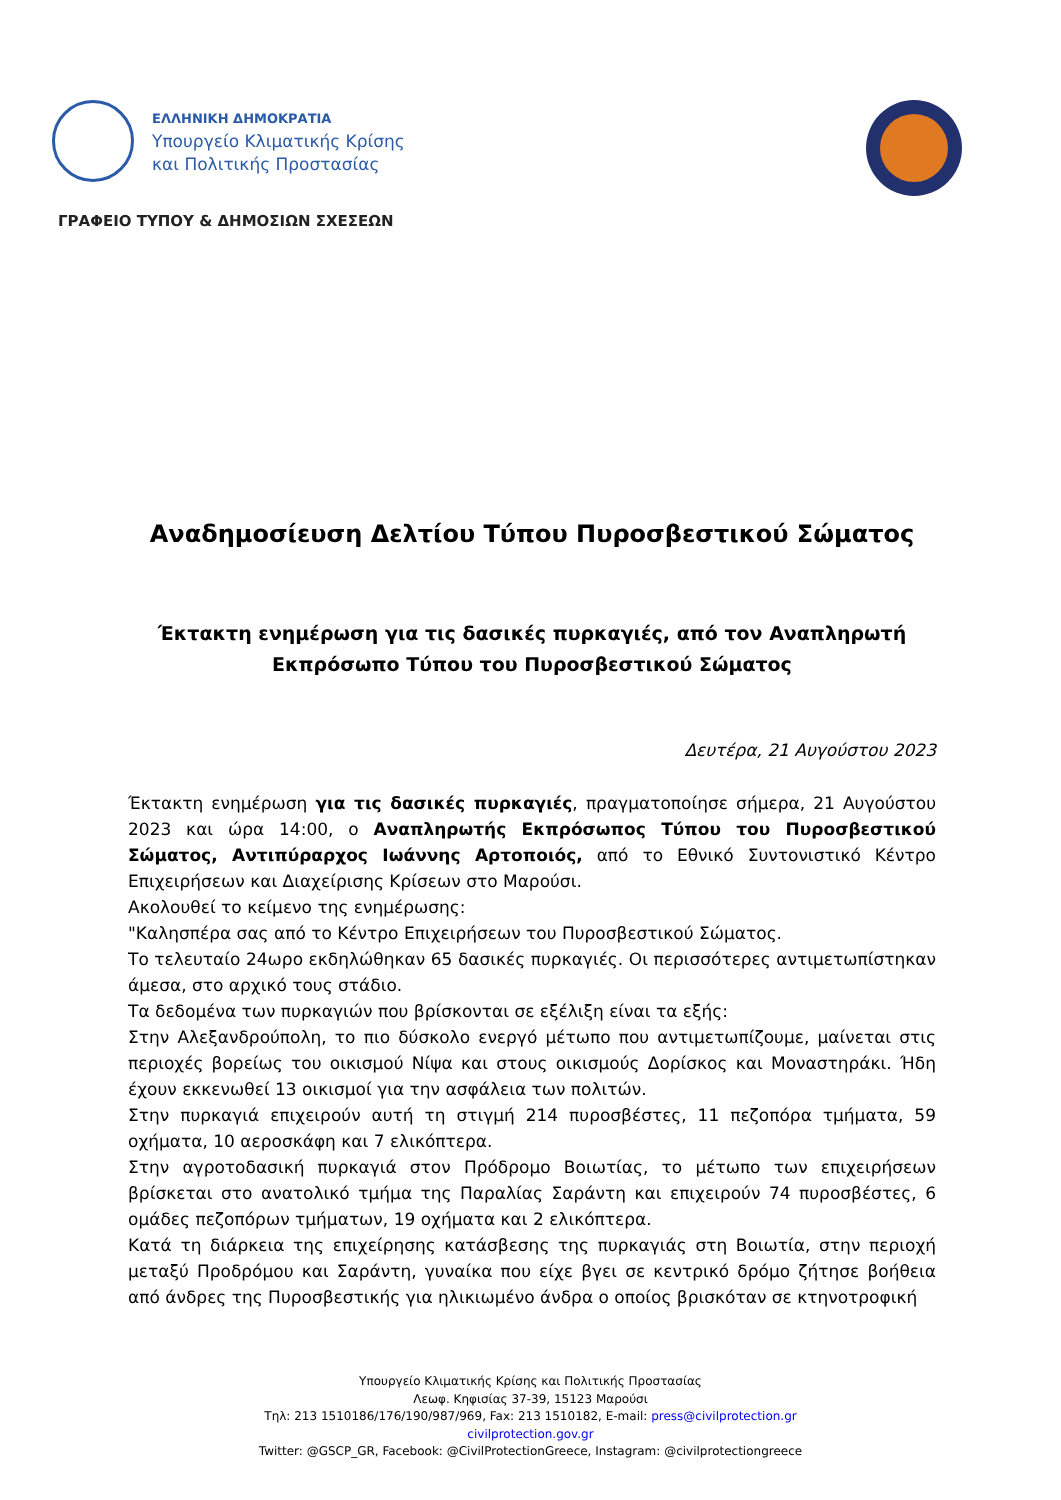ΕΛΛΗΝΙΚΗ ΔΗΜΟΚΡΑΤΙΑ
Υπουργείο Κλιματικής Κρίσης
και Πολιτικής Προστασίας
ΓΡΑΦΕΙΟ ΤΥΠΟΥ & ΔΗΜΟΣΙΩΝ ΣΧΕΣΕΩΝ
Αναδημοσίευση Δελτίου Τύπου Πυροσβεστικού Σώματος
Έκτακτη ενημέρωση για τις δασικές πυρκαγιές, από τον Αναπληρωτή Εκπρόσωπο Τύπου του Πυροσβεστικού Σώματος
Δευτέρα, 21 Αυγούστου 2023
Έκτακτη ενημέρωση για τις δασικές πυρκαγιές, πραγματοποίησε σήμερα, 21 Αυγούστου 2023 και ώρα 14:00, ο Αναπληρωτής Εκπρόσωπος Τύπου του Πυροσβεστικού Σώματος, Αντιπύραρχος Ιωάννης Αρτοποιός, από το Εθνικό Συντονιστικό Κέντρο Επιχειρήσεων και Διαχείρισης Κρίσεων στο Μαρούσι.
Ακολουθεί το κείμενο της ενημέρωσης:
"Καλησπέρα σας από το Κέντρο Επιχειρήσεων του Πυροσβεστικού Σώματος.
Το τελευταίο 24ωρο εκδηλώθηκαν 65 δασικές πυρκαγιές. Οι περισσότερες αντιμετωπίστηκαν άμεσα, στο αρχικό τους στάδιο.
Τα δεδομένα των πυρκαγιών που βρίσκονται σε εξέλιξη είναι τα εξής:
Στην Αλεξανδρούπολη, το πιο δύσκολο ενεργό μέτωπο που αντιμετωπίζουμε, μαίνεται στις περιοχές βορείως του οικισμού Νίψα και στους οικισμούς Δορίσκος και Μοναστηράκι. Ήδη έχουν εκκενωθεί 13 οικισμοί για την ασφάλεια των πολιτών.
Στην πυρκαγιά επιχειρούν αυτή τη στιγμή 214 πυροσβέστες, 11 πεζοπόρα τμήματα, 59 οχήματα, 10 αεροσκάφη και 7 ελικόπτερα.
Στην αγροτοδασική πυρκαγιά στον Πρόδρομο Βοιωτίας, το μέτωπο των επιχειρήσεων βρίσκεται στο ανατολικό τμήμα της Παραλίας Σαράντη και επιχειρούν 74 πυροσβέστες, 6 ομάδες πεζοπόρων τμήματων, 19 οχήματα και 2 ελικόπτερα.
Κατά τη διάρκεια της επιχείρησης κατάσβεσης της πυρκαγιάς στη Βοιωτία, στην περιοχή μεταξύ Προδρόμου και Σαράντη, γυναίκα που είχε βγει σε κεντρικό δρόμο ζήτησε βοήθεια από άνδρες της Πυροσβεστικής για ηλικιωμένο άνδρα ο οποίος βρισκόταν σε κτηνοτροφική
Υπουργείο Κλιματικής Κρίσης και Πολιτικής Προστασίας
Λεωφ. Κηφισίας 37-39, 15123 Μαρούσι
Τηλ: 213 1510186/176/190/987/969, Fax: 213 1510182, E-mail: press@civilprotection.gr
civilprotection.gov.gr
Twitter: @GSCP_GR, Facebook: @CivilProtectionGreece, Instagram: @civilprotectiongreece